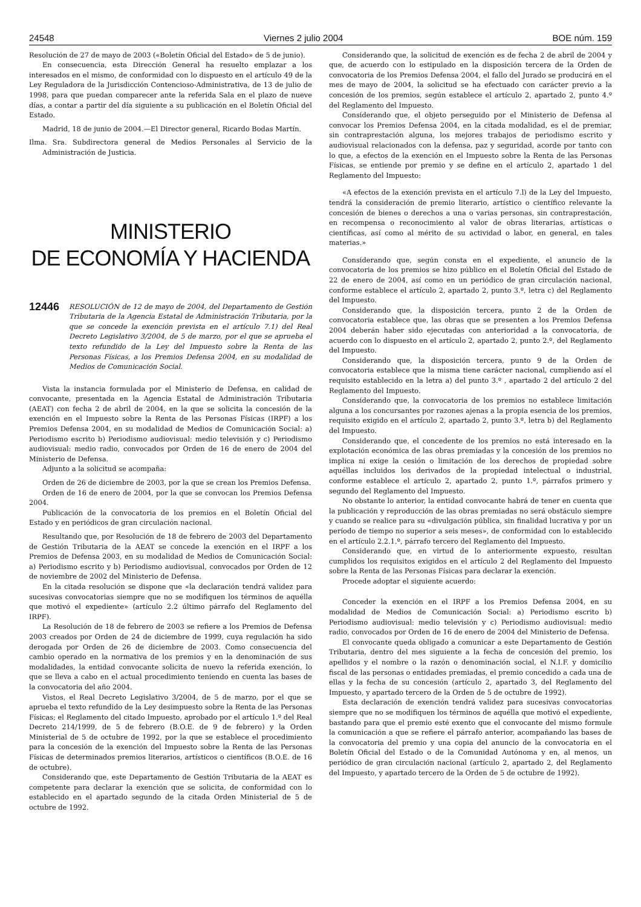24548 Viernes 2 julio 2004 BOE núm. 159
Resolución de 27 de mayo de 2003 («Boletín Oficial del Estado» de 5 de junio).
En consecuencia, esta Dirección General ha resuelto emplazar a los interesados en el mismo, de conformidad con lo dispuesto en el artículo 49 de la Ley Reguladora de la Jurisdicción Contencioso-Administrativa, de 13 de julio de 1998, para que puedan comparecer ante la referida Sala en el plazo de nueve días, a contar a partir del día siguiente a su publicación en el Boletín Oficial del Estado.
Madrid, 18 de junio de 2004.—El Director general, Ricardo Bodas Martín.
Ilma. Sra. Subdirectora general de Medios Personales al Servicio de la Administración de Justicia.
MINISTERIO
DE ECONOMÍA Y HACIENDA
12446 RESOLUCIÓN de 12 de mayo de 2004, del Departamento de Gestión Tributaria de la Agencia Estatal de Administración Tributaria, por la que se concede la exención prevista en el artículo 7.1) del Real Decreto Legislativo 3/2004, de 5 de marzo, por el que se aprueba el texto refundido de la Ley del Impuesto sobre la Renta de las Personas Físicas, a los Premios Defensa 2004, en su modalidad de Medios de Comunicación Social.
Vista la instancia formulada por el Ministerio de Defensa, en calidad de convocante, presentada en la Agencia Estatal de Administración Tributaria (AEAT) con fecha 2 de abril de 2004, en la que se solicita la concesión de la exención en el Impuesto sobre la Renta de las Personas Físicas (IRPF) a los Premios Defensa 2004, en su modalidad de Medios de Comunicación Social: a) Periodismo escrito b) Periodismo audiovisual: medio televisión y c) Periodismo audiovisual: medio radio, convocados por Orden de 16 de enero de 2004 del Ministerio de Defensa.
Adjunto a la solicitud se acompaña:
Orden de 26 de diciembre de 2003, por la que se crean los Premios Defensa.
Orden de 16 de enero de 2004, por la que se convocan los Premios Defensa 2004.
Publicación de la convocatoria de los premios en el Boletín Oficial del Estado y en periódicos de gran circulación nacional.
Resultando que, por Resolución de 18 de febrero de 2003 del Departamento de Gestión Tributaria de la AEAT se concede la exención en el IRPF a los Premios de Defensa 2003, en su modalidad de Medios de Comunicación Social: a) Periodismo escrito y b) Periodismo audiovisual, convocados por Orden de 12 de noviembre de 2002 del Ministerio de Defensa.
En la citada resolución se dispone que «la declaración tendrá validez para sucesivas convocatorias siempre que no se modifiquen los términos de aquélla que motivó el expediente» (artículo 2.2 último párrafo del Reglamento del IRPF).
La Resolución de 18 de febrero de 2003 se refiere a los Premios de Defensa 2003 creados por Orden de 24 de diciembre de 1999, cuya regulación ha sido derogada por Orden de 26 de diciembre de 2003. Como consecuencia del cambio operado en la normativa de los premios y en la denominación de sus modalidades, la entidad convocante solicita de nuevo la referida exención, lo que se lleva a cabo en el actual procedimiento teniendo en cuenta las bases de la convocatoria del año 2004.
Vistos, el Real Decreto Legislativo 3/2004, de 5 de marzo, por el que se aprueba el texto refundido de la Ley desimpuesto sobre la Renta de las Personas Físicas; el Reglamento del citado Impuesto, aprobado por el artículo 1.º del Real Decreto 214/1999, de 5 de febrero (B.O.E. de 9 de febrero) y la Orden Ministerial de 5 de octubre de 1992, por la que se establece el procedimiento para la concesión de la exención del Impuesto sobre la Renta de las Personas Físicas de determinados premios literarios, artísticos o científicos (B.O.E. de 16 de octubre).
Considerando que, este Departamento de Gestión Tributaria de la AEAT es competente para declarar la exención que se solicita, de conformidad con lo establecido en el apartado segundo de la citada Orden Ministerial de 5 de octubre de 1992.
Considerando que, la solicitud de exención es de fecha 2 de abril de 2004 y que, de acuerdo con lo estipulado en la disposición tercera de la Orden de convocatoria de los Premios Defensa 2004, el fallo del Jurado se producirá en el mes de mayo de 2004, la solicitud se ha efectuado con carácter previo a la concesión de los premios, según establece el artículo 2, apartado 2, punto 4.º del Reglamento del Impuesto.
Considerando que, el objeto perseguido por el Ministerio de Defensa al convocar los Premios Defensa 2004, en la citada modalidad, es el de premiar, sin contraprestación alguna, los mejores trabajos de periodismo escrito y audiovisual relacionados con la defensa, paz y seguridad, acorde por tanto con lo que, a efectos de la exención en el Impuesto sobre la Renta de las Personas Físicas, se entiende por premio y se define en el artículo 2, apartado 1 del Reglamento del Impuesto:
«A efectos de la exención prevista en el artículo 7.l) de la Ley del Impuesto, tendrá la consideración de premio literario, artístico o científico relevante la concesión de bienes o derechos a una o varias personas, sin contraprestación, en recompensa o reconocimiento al valor de obras literarias, artísticas o científicas, así como al mérito de su actividad o labor, en general, en tales materias.»
Considerando que, según consta en el expediente, el anuncio de la convocatoria de los premios se hizo público en el Boletín Oficial del Estado de 22 de enero de 2004, así como en un periódico de gran circulación nacional, conforme establece el artículo 2, apartado 2, punto 3.º, letra c) del Reglamento del Impuesto.
Considerando que, la disposición tercera, punto 2 de la Orden de convocatoria establece que, las obras que se presenten a los Premios Defensa 2004 deberán haber sido ejecutadas con anterioridad a la convocatoria, de acuerdo con lo dispuesto en el artículo 2, apartado 2, punto 2.º, del Reglamento del Impuesto.
Considerando que, la disposición tercera, punto 9 de la Orden de convocatoria establece que la misma tiene carácter nacional, cumpliendo así el requisito establecido en la letra a) del punto 3.º , apartado 2 del artículo 2 del Reglamento del Impuesto.
Considerando que, la convocatoria de los premios no establece limitación alguna a los concursantes por razones ajenas a la propia esencia de los premios, requisito exigido en el artículo 2, apartado 2, punto 3.º, letra b) del Reglamento del Impuesto.
Considerando que, el concedente de los premios no está interesado en la explotación económica de las obras premiadas y la concesión de los premios no implica ni exige la cesión o limitación de los derechos de propiedad sobre aquéllas incluidos los derivados de la propiedad intelectual o industrial, conforme establece el artículo 2, apartado 2, punto 1.º, párrafos primero y segundo del Reglamento del Impuesto.
No obstante lo anterior, la entidad convocante habrá de tener en cuenta que la publicación y reproducción de las obras premiadas no será obstáculo siempre y cuando se realice para su «divulgación pública, sin finalidad lucrativa y por un período de tiempo no superior a seis meses», de conformidad con lo establecido en el artículo 2.2.1.º, párrafo tercero del Reglamento del Impuesto.
Considerando que, en virtud de lo anteriormente expuesto, resultan cumplidos los requisitos exigidos en el artículo 2 del Reglamento del Impuesto sobre la Renta de las Personas Físicas para declarar la exención.
Procede adoptar el siguiente acuerdo:
Conceder la exención en el IRPF a los Premios Defensa 2004, en su modalidad de Medios de Comunicación Social: a) Periodismo escrito b) Periodismo audiovisual: medio televisión y c) Periodismo audiovisual: medio radio, convocados por Orden de 16 de enero de 2004 del Ministerio de Defensa.
El convocante queda obligado a comunicar a este Departamento de Gestión Tributaria, dentro del mes siguiente a la fecha de concesión del premio, los apellidos y el nombre o la razón o denominación social, el N.I.F. y domicilio fiscal de las personas o entidades premiadas, el premio concedido a cada una de ellas y la fecha de su concesión (artículo 2, apartado 3, del Reglamento del Impuesto, y apartado tercero de la Orden de 5 de octubre de 1992).
Esta declaración de exención tendrá validez para sucesivas convocatorias siempre que no se modifiquen los términos de aquélla que motivó el expediente, bastando para que el premio esté exento que el convocante del mismo formule la comunicación a que se refiere el párrafo anterior, acompañando las bases de la convocatoria del premio y una copia del anuncio de la convocatoria en el Boletín Oficial del Estado o de la Comunidad Autónoma y en, al menos, un periódico de gran circulación nacional (artículo 2, apartado 2, del Reglamento del Impuesto, y apartado tercero de la Orden de 5 de octubre de 1992).